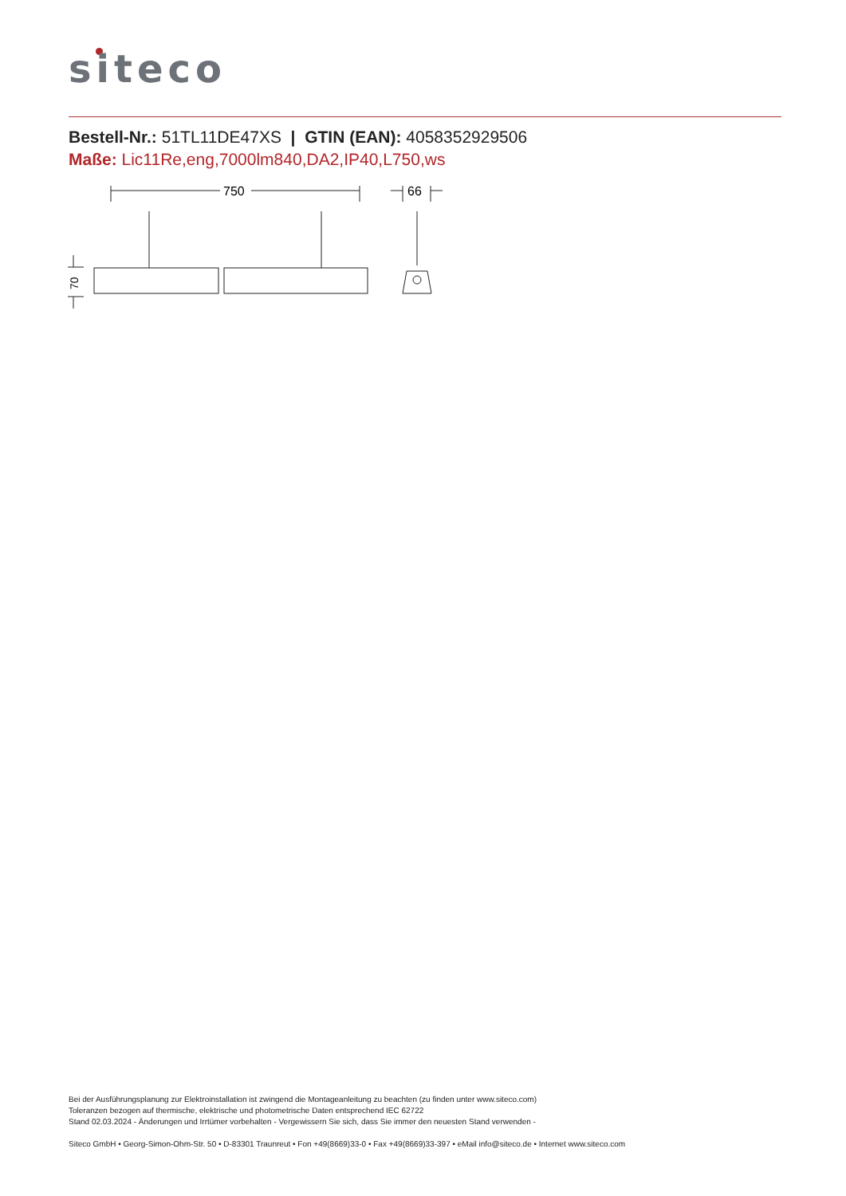siteco
Bestell-Nr.: 51TL11DE47XS | GTIN (EAN): 4058352929506
Maße: Lic11Re,eng,7000lm840,DA2,IP40,L750,ws
750
66
70
Bei der Ausführungsplanung zur Elektroinstallation ist zwingend die Montageanleitung zu beachten (zu finden unter www.siteco.com)
Toleranzen bezogen auf thermische, elektrische und photometrische Daten entsprechend IEC 62722
Stand 02.03.2024 - Änderungen und Irrtümer vorbehalten - Vergewissern Sie sich, dass Sie immer den neuesten Stand verwenden -
Siteco GmbH • Georg-Simon-Ohm-Str. 50 • D-83301 Traunreut • Fon +49(8669)33-0 • Fax +49(8669)33-397 • eMail info@siteco.de • Internet www.siteco.com